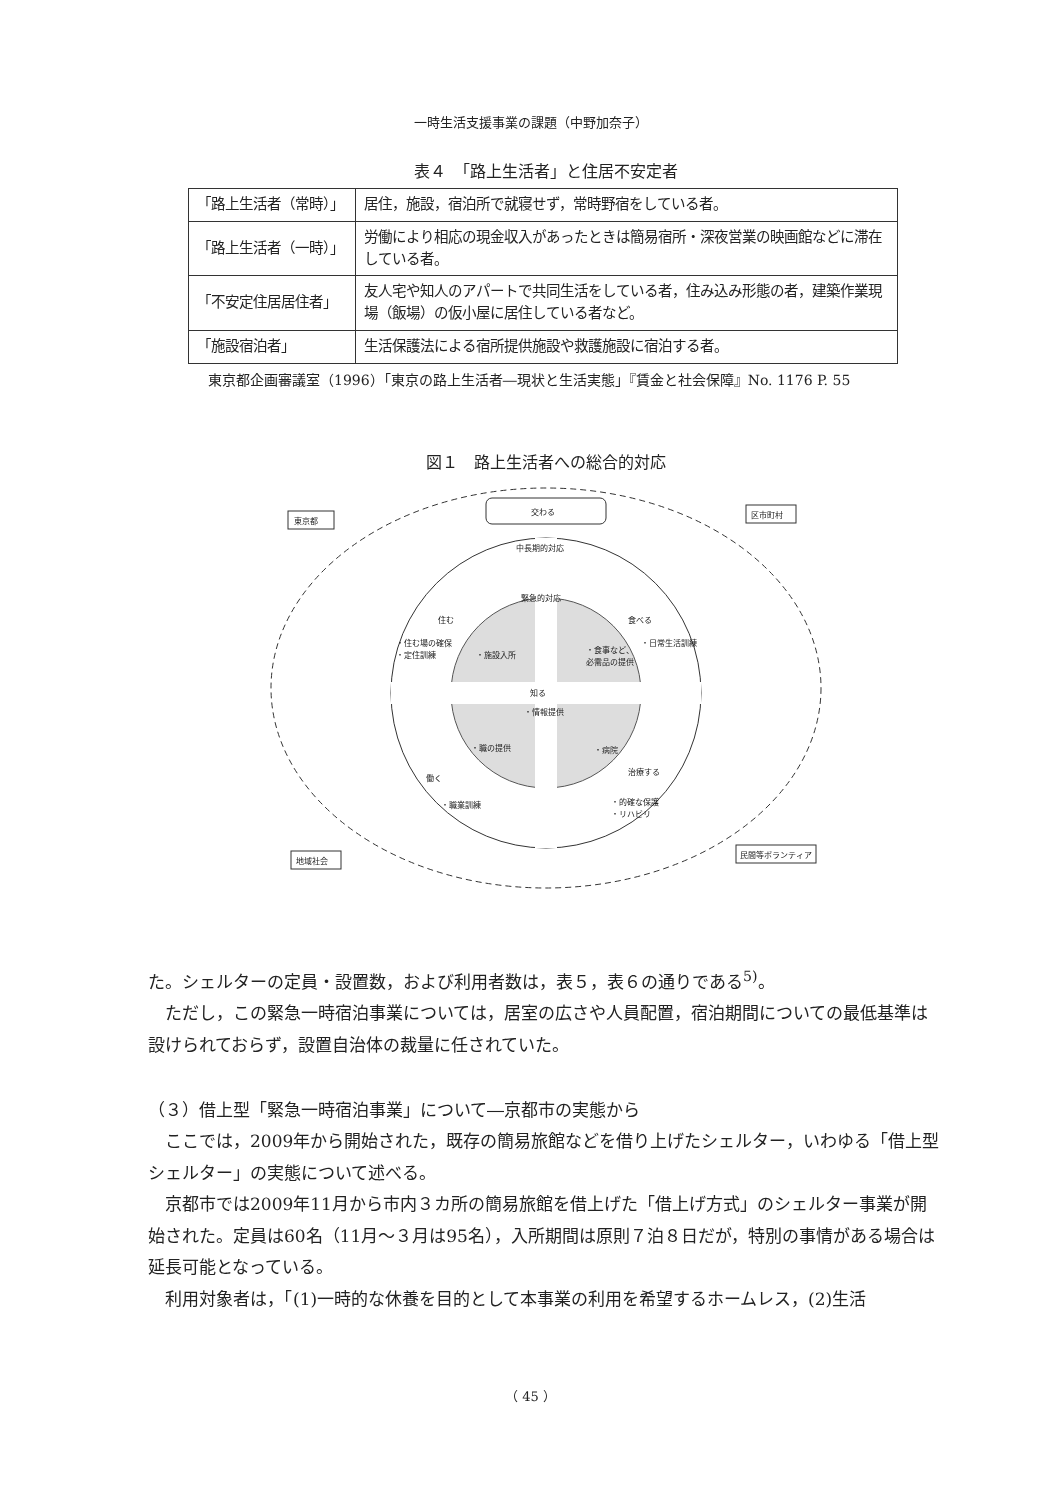一時生活支援事業の課題（中野加奈子）
表４　「路上生活者」と住居不安定者
| 「路上生活者（常時）」 | 居住，施設，宿泊所で就寝せず，常時野宿をしている者。 |
| 「路上生活者（一時）」 | 労働により相応の現金収入があったときは簡易宿所・深夜営業の映画館などに滞在している者。 |
| 「不安定住居居住者」 | 友人宅や知人のアパートで共同生活をしている者，住み込み形態の者，建築作業現場（飯場）の仮小屋に居住している者など。 |
| 「施設宿泊者」 | 生活保護法による宿所提供施設や救護施設に宿泊する者。 |
東京都企画審議室（1996）「東京の路上生活者―現状と生活実態」『賃金と社会保障』No. 1176 P. 55
図１　路上生活者への総合的対応
交わる
東京都
区市町村
地域社会
民間等ボランティア
中長期的対応
緊急的対応
住む
食べる
知る
・情報提供
働く
治療する
・住む場の確保
・定住訓練
・施設入所
・食事など、
必需品の提供
・日常生活訓練
・職の提供
・病院
・職業訓練
・的確な保護
・リハビリ
た。シェルターの定員・設置数，および利用者数は，表５，表６の通りである<sup>5)</sup>。
ただし，この緊急一時宿泊事業については，居室の広さや人員配置，宿泊期間についての最低基準は設けられておらず，設置自治体の裁量に任されていた。
（３）借上型「緊急一時宿泊事業」について―京都市の実態から
ここでは，2009年から開始された，既存の簡易旅館などを借り上げたシェルター，いわゆる「借上型シェルター」の実態について述べる。
京都市では2009年11月から市内３カ所の簡易旅館を借上げた「借上げ方式」のシェルター事業が開始された。定員は60名（11月～３月は95名），入所期間は原則７泊８日だが，特別の事情がある場合は延長可能となっている。
利用対象者は，「(1)一時的な休養を目的として本事業の利用を希望するホームレス，(2)生活
（ 45 ）